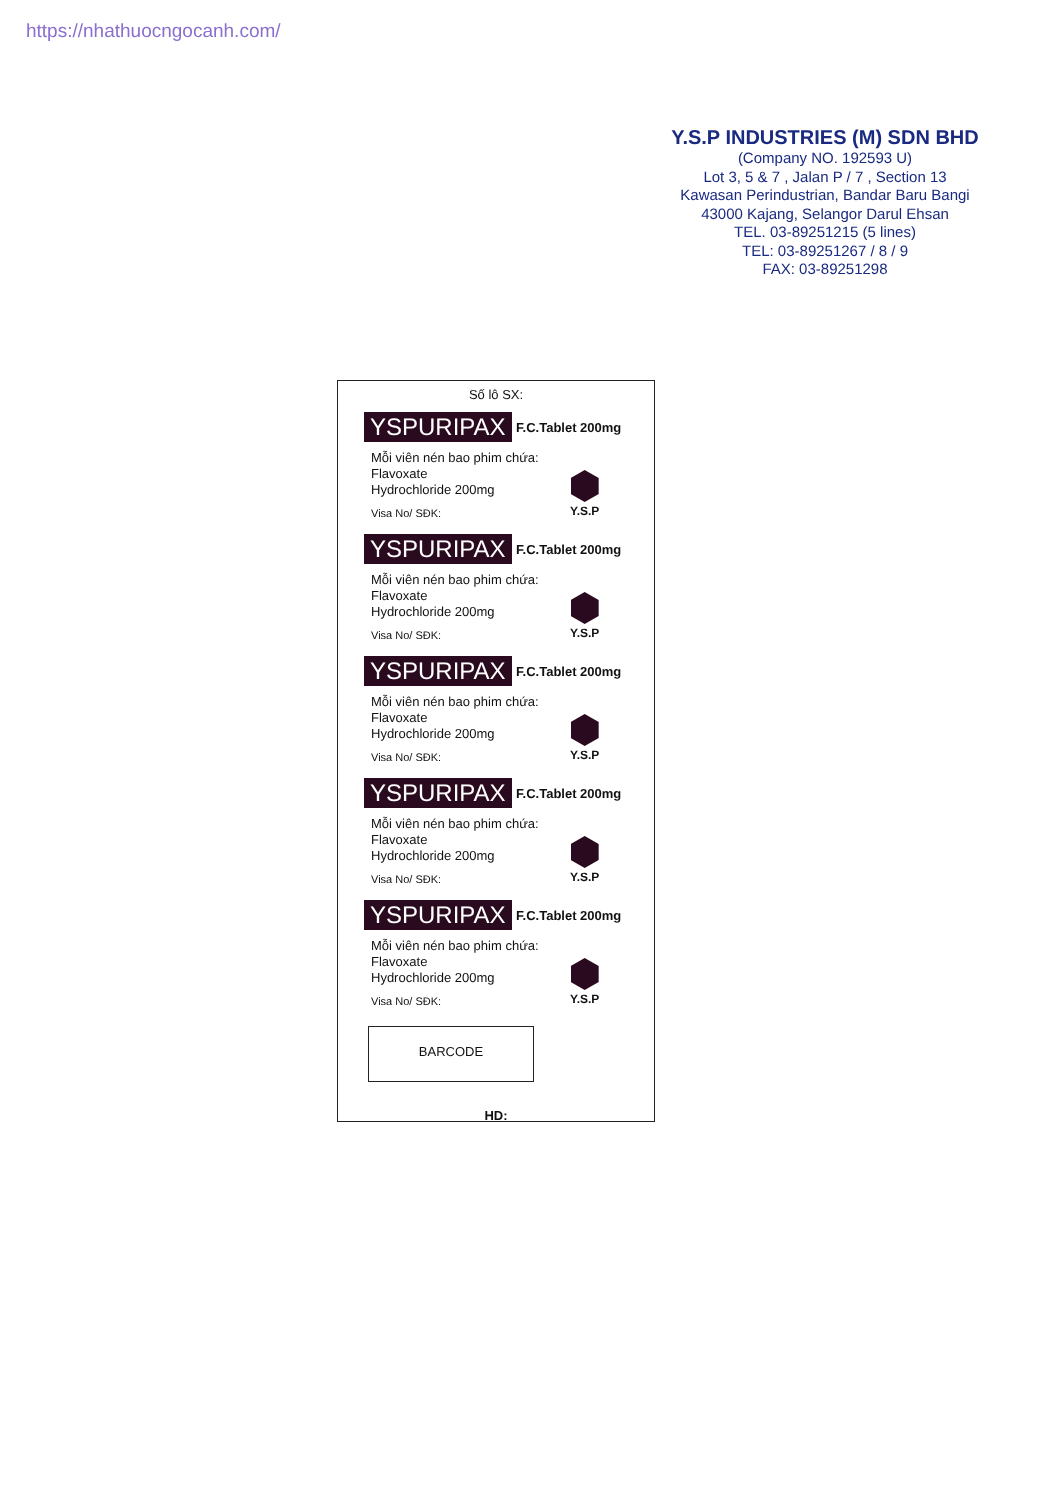https://nhathuocngocanh.com/
Y.S.P INDUSTRIES (M) SDN BHD
(Company NO. 192593 U)
Lot 3, 5 & 7 , Jalan P / 7 , Section 13
Kawasan Perindustrian, Bandar Baru Bangi
43000 Kajang, Selangor Darul Ehsan
TEL. 03-89251215 (5 lines)
TEL: 03-89251267 / 8 / 9
FAX: 03-89251298
Số lô SX:
YSPURIPAX F.C.Tablet 200mg
Mỗi viên nén bao phim chứa:
Flavoxate
Hydrochloride 200mg
Visa No/ SĐK:
Y.S.P
YSPURIPAX F.C.Tablet 200mg
Mỗi viên nén bao phim chứa:
Flavoxate
Hydrochloride 200mg
Visa No/ SĐK:
Y.S.P
YSPURIPAX F.C.Tablet 200mg
Mỗi viên nén bao phim chứa:
Flavoxate
Hydrochloride 200mg
Visa No/ SĐK:
Y.S.P
YSPURIPAX F.C.Tablet 200mg
Mỗi viên nén bao phim chứa:
Flavoxate
Hydrochloride 200mg
Visa No/ SĐK:
Y.S.P
YSPURIPAX F.C.Tablet 200mg
Mỗi viên nén bao phim chứa:
Flavoxate
Hydrochloride 200mg
Visa No/ SĐK:
Y.S.P
BARCODE
HD: